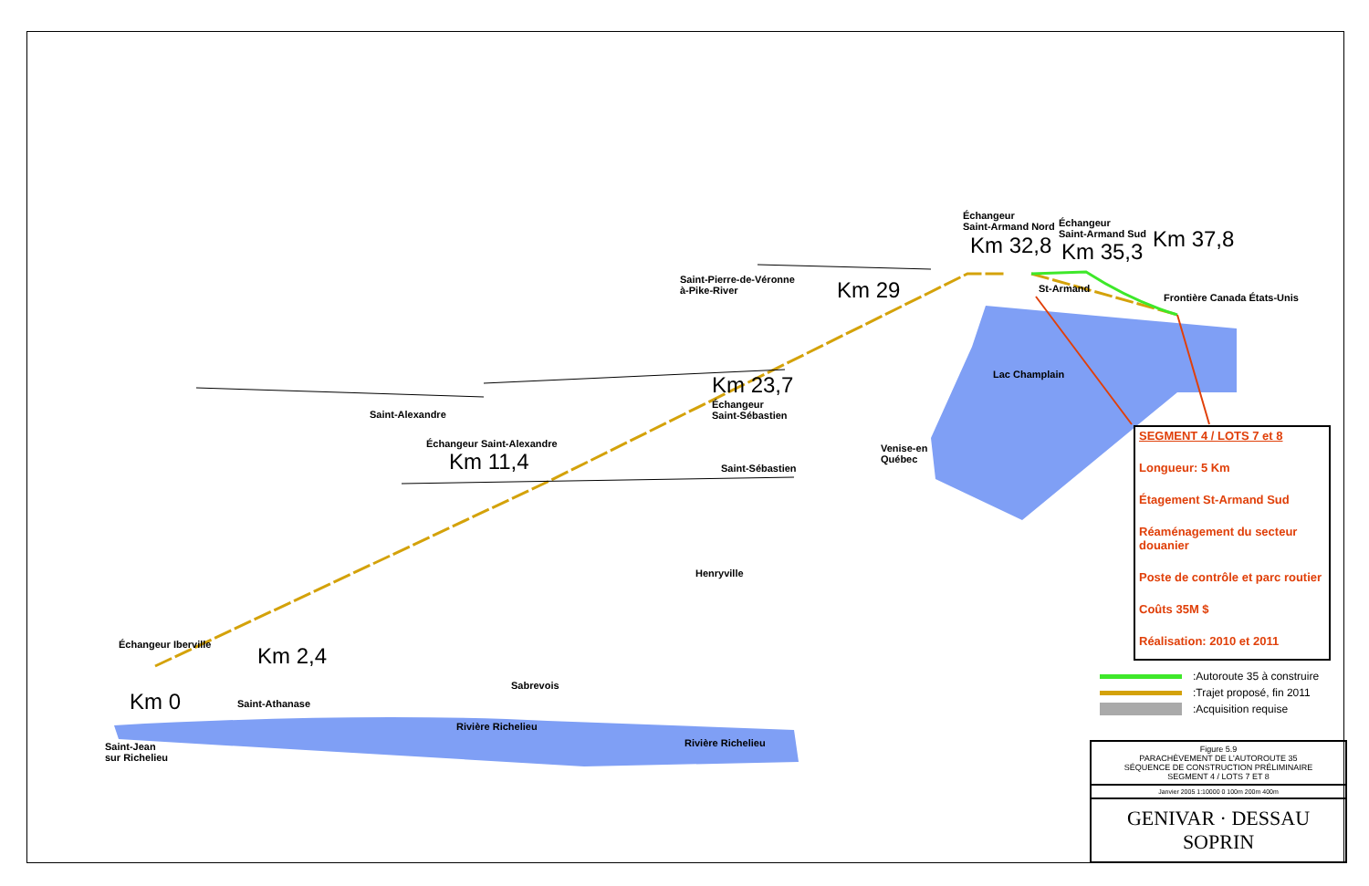Échangeur Iberville
Km 0
Km 2,4
Saint-Jean
sur Richelieu
Saint-Athanase
Sabrevois
Rivière Richelieu
Rivière Richelieu
Saint-Alexandre
Échangeur Saint-Alexandre
Km 11,4
Km 23,7
Échangeur
Saint-Sébastien
Saint-Sébastien
Henryville
Saint-Pierre-de-Véronne
à-Pike-River
Km 29
Venise-en
Québec
Lac Champlain
Échangeur
Saint-Armand Nord
Km 32,8
Échangeur
Saint-Armand Sud
Km 35,3 Km 37,8
St-Armand
Frontière Canada États-Unis
SEGMENT 4 / LOTS 7 et 8
Longueur: 5 Km
Étagement St-Armand Sud
Réaménagement du secteur douanier
Poste de contrôle et parc routier
Coûts 35M $
Réalisation: 2010 et 2011
:Autoroute 35 à construire
:Trajet proposé, fin 2011
:Acquisition requise
Figure 5.9
PARACHÈVEMENT DE L'AUTOROUTE 35
SÉQUENCE DE CONSTRUCTION PRÉLIMINAIRE
SEGMENT 4 / LOTS 7 ET 8
Janvier 2005 1:10000 0 100m 200m 400m
GENIVAR · DESSAU SOPRIN